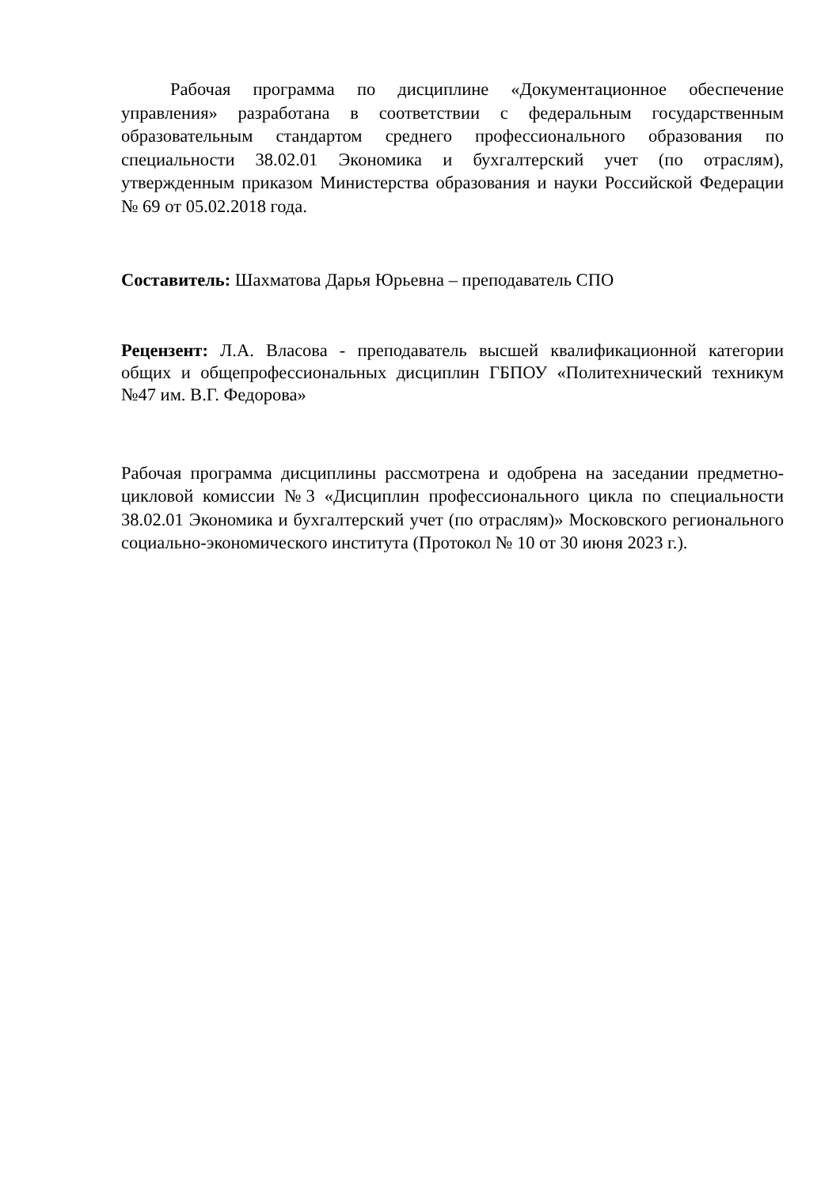Рабочая программа по дисциплине «Документационное обеспечение управления» разработана в соответствии с федеральным государственным образовательным стандартом среднего профессионального образования по специальности 38.02.01 Экономика и бухгалтерский учет (по отраслям), утвержденным приказом Министерства образования и науки Российской Федерации № 69 от 05.02.2018 года.
Составитель: Шахматова Дарья Юрьевна – преподаватель СПО
Рецензент: Л.А. Власова - преподаватель высшей квалификационной категории общих и общепрофессиональных дисциплин ГБПОУ «Политехнический техникум №47 им. В.Г. Федорова»
Рабочая программа дисциплины рассмотрена и одобрена на заседании предметно-цикловой комиссии №3 «Дисциплин профессионального цикла по специальности 38.02.01 Экономика и бухгалтерский учет (по отраслям)» Московского регионального социально-экономического института (Протокол № 10 от 30 июня 2023 г.).